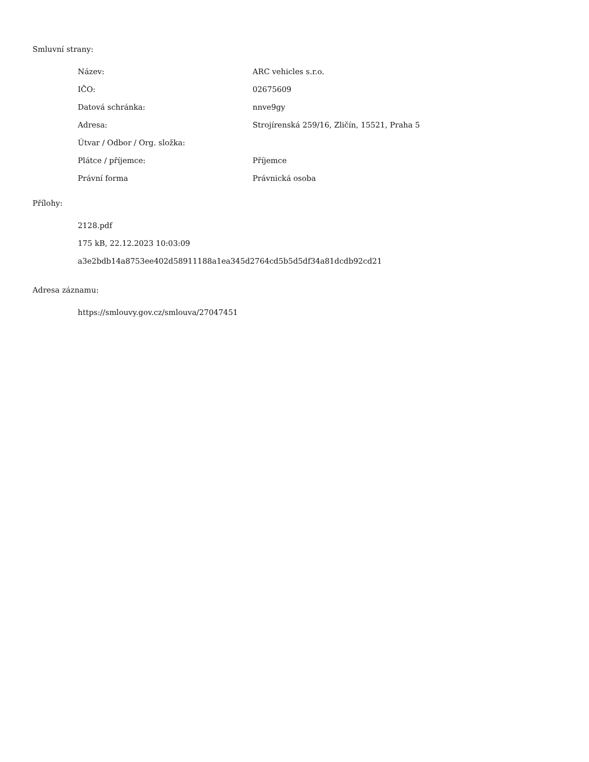Smluvní strany:
| Název: | ARC vehicles s.r.o. |
| IČO: | 02675609 |
| Datová schránka: | nnve9gy |
| Adresa: | Strojírenská 259/16, Zličín, 15521, Praha 5 |
| Útvar / Odbor / Org. složka: | |
| Plátce / příjemce: | Příjemce |
| Právní forma | Právnická osoba |
Přílohy:
2128.pdf
175 kB, 22.12.2023 10:03:09
a3e2bdb14a8753ee402d58911188a1ea345d2764cd5b5d5df34a81dcdb92cd21
Adresa záznamu:
https://smlouvy.gov.cz/smlouva/27047451